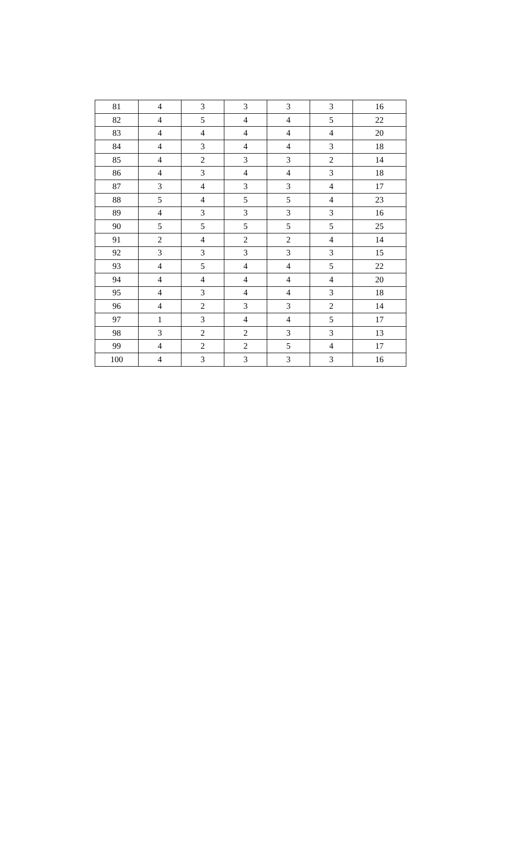| 81 | 4 | 3 | 3 | 3 | 3 | 16 |
| 82 | 4 | 5 | 4 | 4 | 5 | 22 |
| 83 | 4 | 4 | 4 | 4 | 4 | 20 |
| 84 | 4 | 3 | 4 | 4 | 3 | 18 |
| 85 | 4 | 2 | 3 | 3 | 2 | 14 |
| 86 | 4 | 3 | 4 | 4 | 3 | 18 |
| 87 | 3 | 4 | 3 | 3 | 4 | 17 |
| 88 | 5 | 4 | 5 | 5 | 4 | 23 |
| 89 | 4 | 3 | 3 | 3 | 3 | 16 |
| 90 | 5 | 5 | 5 | 5 | 5 | 25 |
| 91 | 2 | 4 | 2 | 2 | 4 | 14 |
| 92 | 3 | 3 | 3 | 3 | 3 | 15 |
| 93 | 4 | 5 | 4 | 4 | 5 | 22 |
| 94 | 4 | 4 | 4 | 4 | 4 | 20 |
| 95 | 4 | 3 | 4 | 4 | 3 | 18 |
| 96 | 4 | 2 | 3 | 3 | 2 | 14 |
| 97 | 1 | 3 | 4 | 4 | 5 | 17 |
| 98 | 3 | 2 | 2 | 3 | 3 | 13 |
| 99 | 4 | 2 | 2 | 5 | 4 | 17 |
| 100 | 4 | 3 | 3 | 3 | 3 | 16 |